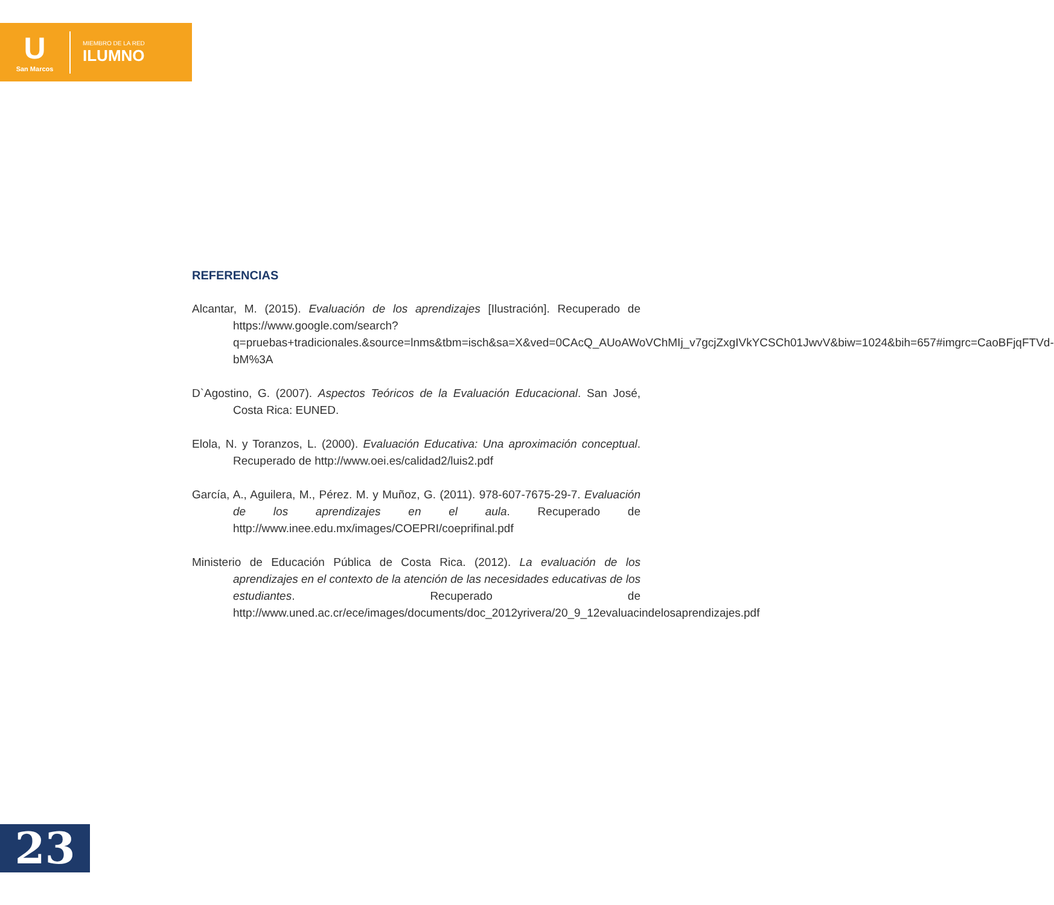U
San Marcos
MIEMBRO DE LA RED
ILUMNO
REFERENCIAS
Alcantar, M. (2015). Evaluación de los aprendizajes [Ilustración]. Recuperado de https://www.google.com/search?q=pruebas+tradicionales.&source=lnms&tbm=isch&sa=X&ved=0CAcQ_AUoAWoVChMIj_v7gcjZxgIVkYCSCh01JwvV&biw=1024&bih=657#imgrc=CaoBFjqFTVd-bM%3A
D`Agostino, G. (2007). Aspectos Teóricos de la Evaluación Educacional. San José, Costa Rica: EUNED.
Elola, N. y Toranzos, L. (2000). Evaluación Educativa: Una aproximación conceptual. Recuperado de http://www.oei.es/calidad2/luis2.pdf
García, A., Aguilera, M., Pérez. M. y Muñoz, G. (2011). 978-607-7675-29-7. Evaluación de los aprendizajes en el aula. Recuperado de http://www.inee.edu.mx/images/COEPRI/coeprifinal.pdf
Ministerio de Educación Pública de Costa Rica. (2012). La evaluación de los aprendizajes en el contexto de la atención de las necesidades educativas de los estudiantes. Recuperado de http://www.uned.ac.cr/ece/images/documents/doc_2012yrivera/20_9_12evaluacindelosaprendizajes.pdf
23